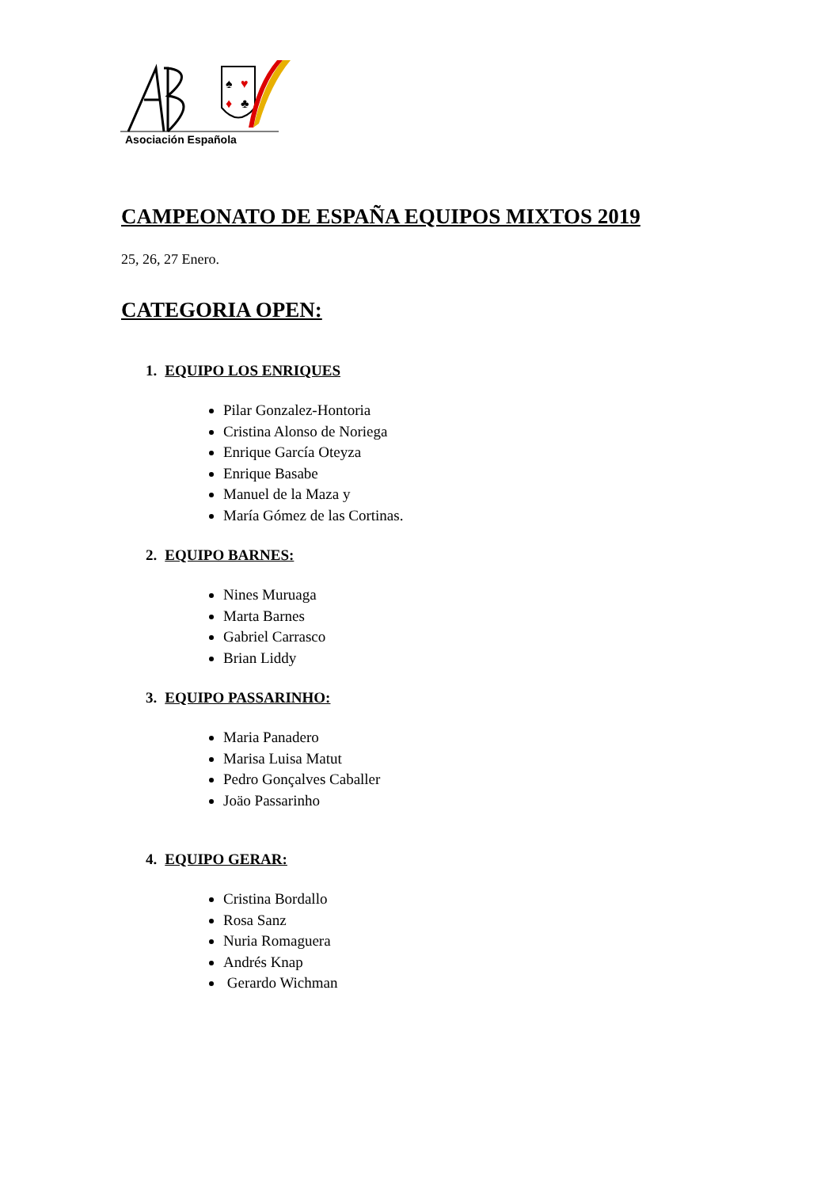♠
♥
♦
♣
Asociación Española
CAMPEONATO DE ESPAÑA EQUIPOS MIXTOS 2019
25, 26, 27 Enero.
CATEGORIA OPEN:
1. EQUIPO LOS ENRIQUES
Pilar Gonzalez-Hontoria
Cristina Alonso de Noriega
Enrique García Oteyza
Enrique Basabe
Manuel de la Maza y
María Gómez de las Cortinas.
2. EQUIPO BARNES:
Nines Muruaga
Marta Barnes
Gabriel Carrasco
Brian Liddy
3. EQUIPO PASSARINHO:
Maria Panadero
Marisa Luisa Matut
Pedro Gonçalves Caballer
Joäo Passarinho
4. EQUIPO GERAR:
Cristina Bordallo
Rosa Sanz
Nuria Romaguera
Andrés Knap
Gerardo Wichman